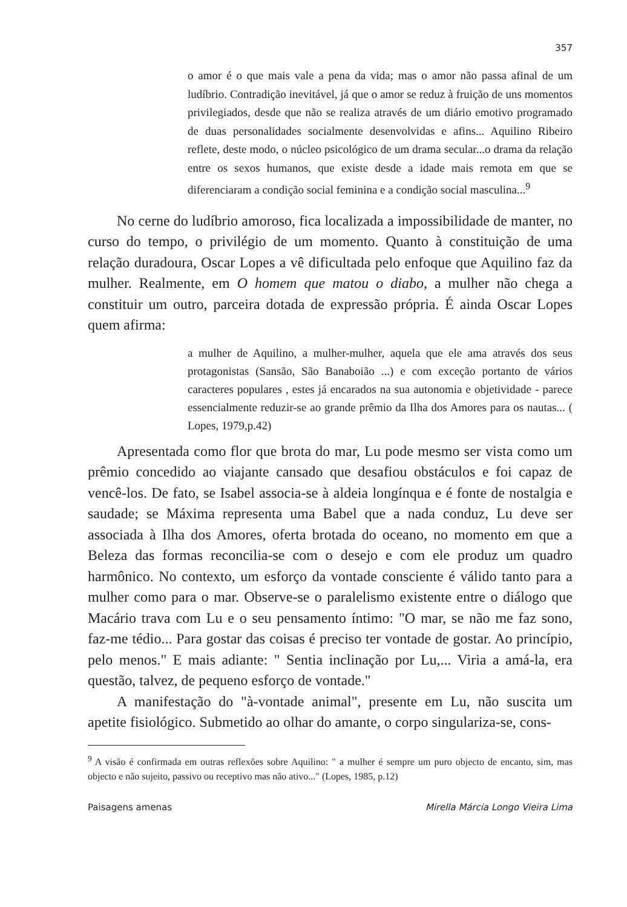357
o amor é o que mais vale a pena da vida; mas o amor não passa afinal de um ludíbrio. Contradição inevitável, já que o amor se reduz à fruição de uns momentos privilegiados, desde que não se realiza através de um diário emotivo programado de duas personalidades socialmente desenvolvidas e afins... Aquilino Ribeiro reflete, deste modo, o núcleo psicológico de um drama secular...o drama da relação entre os sexos humanos, que existe desde a idade mais remota em que se diferenciaram a condição social feminina e a condição social masculina...<sup>9</sup>
No cerne do ludíbrio amoroso, fica localizada a impossibilidade de manter, no curso do tempo, o privilégio de um momento. Quanto à constituição de uma relação duradoura, Oscar Lopes a vê dificultada pelo enfoque que Aquilino faz da mulher. Realmente, em O homem que matou o diabo, a mulher não chega a constituir um outro, parceira dotada de expressão própria. É ainda Oscar Lopes quem afirma:
a mulher de Aquilino, a mulher-mulher, aquela que ele ama através dos seus protagonistas (Sansão, São Banaboião ...) e com exceção portanto de vários caracteres populares , estes já encarados na sua autonomia e objetividade - parece essencialmente reduzir-se ao grande prêmio da Ilha dos Amores para os nautas... ( Lopes, 1979,p.42)
Apresentada como flor que brota do mar, Lu pode mesmo ser vista como um prêmio concedido ao viajante cansado que desafiou obstáculos e foi capaz de vencê-los. De fato, se Isabel associa-se à aldeia longínqua e é fonte de nostalgia e saudade; se Máxima representa uma Babel que a nada conduz, Lu deve ser associada à Ilha dos Amores, oferta brotada do oceano, no momento em que a Beleza das formas reconcilia-se com o desejo e com ele produz um quadro harmônico. No contexto, um esforço da vontade consciente é válido tanto para a mulher como para o mar. Observe-se o paralelismo existente entre o diálogo que Macário trava com Lu e o seu pensamento íntimo: "O mar, se não me faz sono, faz-me tédio... Para gostar das coisas é preciso ter vontade de gostar. Ao princípio, pelo menos." E mais adiante: " Sentia inclinação por Lu,... Viria a amá-la, era questão, talvez, de pequeno esforço de vontade."
A manifestação do "à-vontade animal", presente em Lu, não suscita um apetite fisiológico. Submetido ao olhar do amante, o corpo singulariza-se, cons-
<sup>9</sup> A visão é confirmada em outras reflexões sobre Aquilino: " a mulher é sempre um puro objecto de encanto, sim, mas objecto e não sujeito, passivo ou receptivo mas não ativo..." (Lopes, 1985, p.12)
Paisagens amenas Mirella Márcia Longo Vieira Lima